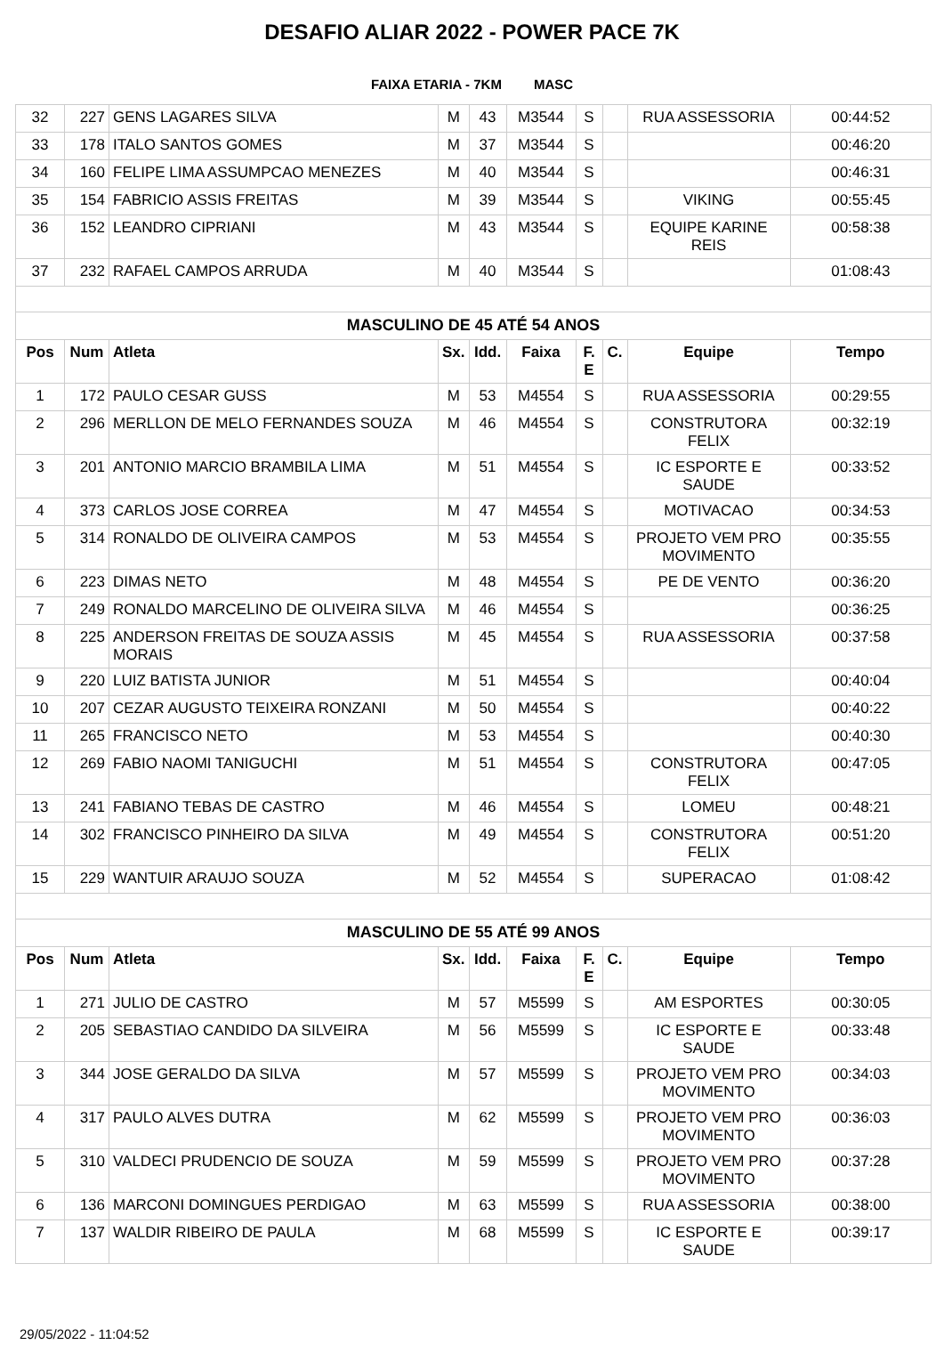DESAFIO ALIAR 2022 - POWER PACE 7K
FAIXA ETARIA - 7KM MASC
| 32 | 227 | GENS LAGARES SILVA | M | 43 | M3544 | S | | RUA ASSESSORIA | 00:44:52 |
| 33 | 178 | ITALO SANTOS GOMES | M | 37 | M3544 | S | | | 00:46:20 |
| 34 | 160 | FELIPE LIMA ASSUMPCAO MENEZES | M | 40 | M3544 | S | | | 00:46:31 |
| 35 | 154 | FABRICIO ASSIS FREITAS | M | 39 | M3544 | S | | VIKING | 00:55:45 |
| 36 | 152 | LEANDRO CIPRIANI | M | 43 | M3544 | S | | EQUIPE KARINE REIS | 00:58:38 |
| 37 | 232 | RAFAEL CAMPOS ARRUDA | M | 40 | M3544 | S | | | 01:08:43 |
| MASCULINO DE 45 ATÉ 54 ANOS | | | | | | | | | |
| Pos | Num | Atleta | Sx. | Idd. | Faixa | F. E | C. | Equipe | Tempo |
| 1 | 172 | PAULO CESAR GUSS | M | 53 | M4554 | S | | RUA ASSESSORIA | 00:29:55 |
| 2 | 296 | MERLLON DE MELO FERNANDES SOUZA | M | 46 | M4554 | S | | CONSTRUTORA FELIX | 00:32:19 |
| 3 | 201 | ANTONIO MARCIO BRAMBILA LIMA | M | 51 | M4554 | S | | IC ESPORTE E SAUDE | 00:33:52 |
| 4 | 373 | CARLOS JOSE CORREA | M | 47 | M4554 | S | | MOTIVACAO | 00:34:53 |
| 5 | 314 | RONALDO DE OLIVEIRA CAMPOS | M | 53 | M4554 | S | | PROJETO VEM PRO MOVIMENTO | 00:35:55 |
| 6 | 223 | DIMAS NETO | M | 48 | M4554 | S | | PE DE VENTO | 00:36:20 |
| 7 | 249 | RONALDO MARCELINO DE OLIVEIRA SILVA | M | 46 | M4554 | S | | | 00:36:25 |
| 8 | 225 | ANDERSON FREITAS DE SOUZA ASSIS MORAIS | M | 45 | M4554 | S | | RUA ASSESSORIA | 00:37:58 |
| 9 | 220 | LUIZ BATISTA JUNIOR | M | 51 | M4554 | S | | | 00:40:04 |
| 10 | 207 | CEZAR AUGUSTO TEIXEIRA RONZANI | M | 50 | M4554 | S | | | 00:40:22 |
| 11 | 265 | FRANCISCO NETO | M | 53 | M4554 | S | | | 00:40:30 |
| 12 | 269 | FABIO NAOMI TANIGUCHI | M | 51 | M4554 | S | | CONSTRUTORA FELIX | 00:47:05 |
| 13 | 241 | FABIANO TEBAS DE CASTRO | M | 46 | M4554 | S | | LOMEU | 00:48:21 |
| 14 | 302 | FRANCISCO PINHEIRO DA SILVA | M | 49 | M4554 | S | | CONSTRUTORA FELIX | 00:51:20 |
| 15 | 229 | WANTUIR ARAUJO SOUZA | M | 52 | M4554 | S | | SUPERACAO | 01:08:42 |
| MASCULINO DE 55 ATÉ 99 ANOS | | | | | | | | | |
| Pos | Num | Atleta | Sx. | Idd. | Faixa | F. E | C. | Equipe | Tempo |
| 1 | 271 | JULIO DE CASTRO | M | 57 | M5599 | S | | AM ESPORTES | 00:30:05 |
| 2 | 205 | SEBASTIAO CANDIDO DA SILVEIRA | M | 56 | M5599 | S | | IC ESPORTE E SAUDE | 00:33:48 |
| 3 | 344 | JOSE GERALDO DA SILVA | M | 57 | M5599 | S | | PROJETO VEM PRO MOVIMENTO | 00:34:03 |
| 4 | 317 | PAULO ALVES DUTRA | M | 62 | M5599 | S | | PROJETO VEM PRO MOVIMENTO | 00:36:03 |
| 5 | 310 | VALDECI PRUDENCIO DE SOUZA | M | 59 | M5599 | S | | PROJETO VEM PRO MOVIMENTO | 00:37:28 |
| 6 | 136 | MARCONI DOMINGUES PERDIGAO | M | 63 | M5599 | S | | RUA ASSESSORIA | 00:38:00 |
| 7 | 137 | WALDIR RIBEIRO DE PAULA | M | 68 | M5599 | S | | IC ESPORTE E SAUDE | 00:39:17 |
29/05/2022 - 11:04:52